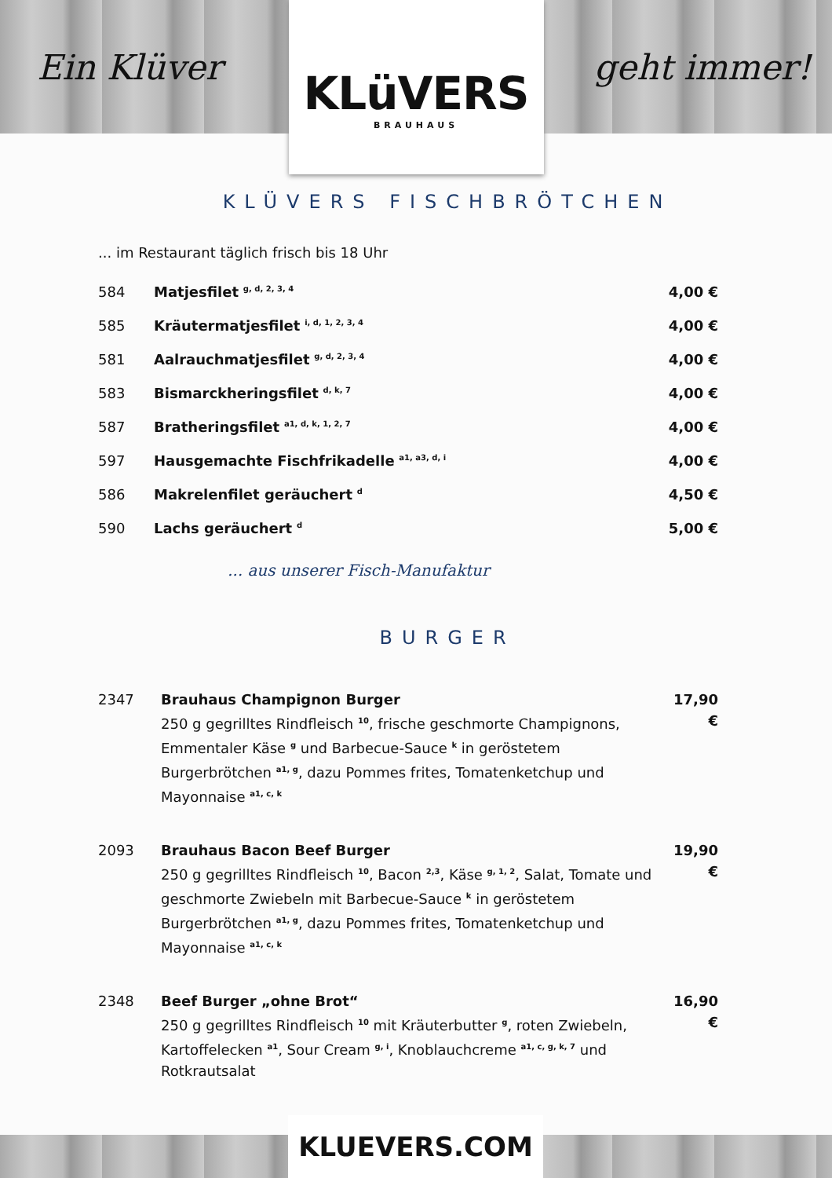Ein Klüver
KLüVERS
BRAUHAUS
geht immer!
KLÜVERS FISCHBRÖTCHEN
... im Restaurant täglich frisch bis 18 Uhr
| 584 | Matjesfilet <sup>g, d, 2, 3, 4</sup> | 4,00 € |
| 585 | Kräutermatjesfilet <sup>i, d, 1, 2, 3, 4</sup> | 4,00 € |
| 581 | Aalrauchmatjesfilet <sup>g, d, 2, 3, 4</sup> | 4,00 € |
| 583 | Bismarckheringsfilet <sup>d, k, 7</sup> | 4,00 € |
| 587 | Bratheringsfilet <sup>a1, d, k, 1, 2, 7</sup> | 4,00 € |
| 597 | Hausgemachte Fischfrikadelle <sup>a1, a3, d, i</sup> | 4,00 € |
| 586 | Makrelenfilet geräuchert <sup>d</sup> | 4,50 € |
| 590 | Lachs geräuchert <sup>d</sup> | 5,00 € |
... aus unserer Fisch-Manufaktur
BURGER
| 2347 | Brauhaus Champignon Burger 250 g gegrilltes Rindfleisch <sup>10</sup>, frische geschmorte Champignons, Emmentaler Käse <sup>g</sup> und Barbecue-Sauce <sup>k</sup> in geröstetem Burgerbrötchen <sup>a1, g</sup>, dazu Pommes frites, Tomatenketchup und Mayonnaise <sup>a1, c, k</sup> | 17,90 € |
| 2093 | Brauhaus Bacon Beef Burger 250 g gegrilltes Rindfleisch <sup>10</sup>, Bacon <sup>2,3</sup>, Käse <sup>g, 1, 2</sup>, Salat, Tomate und geschmorte Zwiebeln mit Barbecue-Sauce <sup>k</sup> in geröstetem Burgerbrötchen <sup>a1, g</sup>, dazu Pommes frites, Tomatenketchup und Mayonnaise <sup>a1, c, k</sup> | 19,90 € |
| 2348 | Beef Burger „ohne Brot“ 250 g gegrilltes Rindfleisch <sup>10</sup> mit Kräuterbutter <sup>g</sup>, roten Zwiebeln, Kartoffelecken <sup>a1</sup>, Sour Cream <sup>g, i</sup>, Knoblauchcreme <sup>a1, c, g, k, 7</sup> und Rotkrautsalat | 16,90 € |
KLUEVERS.COM